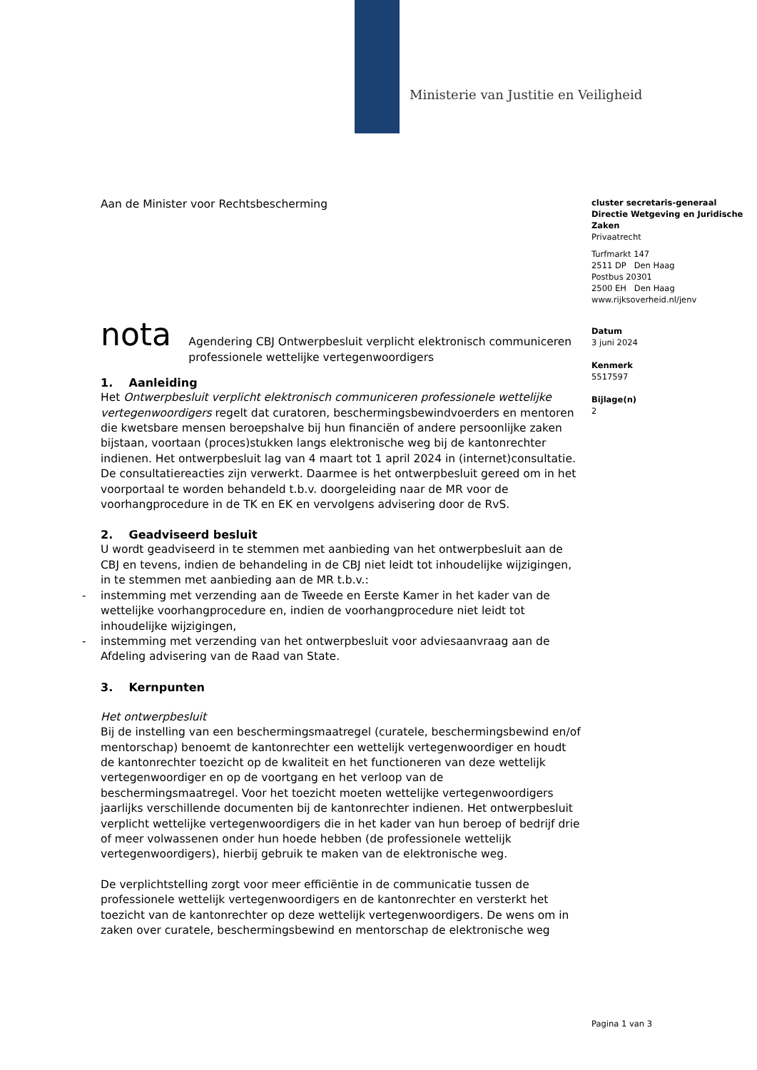Ministerie van Justitie en Veiligheid
Aan de Minister voor Rechtsbescherming
nota
Agendering CBJ Ontwerpbesluit verplicht elektronisch communiceren professionele wettelijke vertegenwoordigers
1. Aanleiding
Het Ontwerpbesluit verplicht elektronisch communiceren professionele wettelijke vertegenwoordigers regelt dat curatoren, beschermingsbewindvoerders en mentoren die kwetsbare mensen beroepshalve bij hun financiën of andere persoonlijke zaken bijstaan, voortaan (proces)stukken langs elektronische weg bij de kantonrechter indienen. Het ontwerpbesluit lag van 4 maart tot 1 april 2024 in (internet)consultatie. De consultatiereacties zijn verwerkt. Daarmee is het ontwerpbesluit gereed om in het voorportaal te worden behandeld t.b.v. doorgeleiding naar de MR voor de voorhangprocedure in de TK en EK en vervolgens advisering door de RvS.
2. Geadviseerd besluit
U wordt geadviseerd in te stemmen met aanbieding van het ontwerpbesluit aan de CBJ en tevens, indien de behandeling in de CBJ niet leidt tot inhoudelijke wijzigingen, in te stemmen met aanbieding aan de MR t.b.v.:
- instemming met verzending aan de Tweede en Eerste Kamer in het kader van de wettelijke voorhangprocedure en, indien de voorhangprocedure niet leidt tot inhoudelijke wijzigingen,
- instemming met verzending van het ontwerpbesluit voor adviesaanvraag aan de Afdeling advisering van de Raad van State.
3. Kernpunten
Het ontwerpbesluit
Bij de instelling van een beschermingsmaatregel (curatele, beschermingsbewind en/of mentorschap) benoemt de kantonrechter een wettelijk vertegenwoordiger en houdt de kantonrechter toezicht op de kwaliteit en het functioneren van deze wettelijk vertegenwoordiger en op de voortgang en het verloop van de beschermingsmaatregel. Voor het toezicht moeten wettelijke vertegenwoordigers jaarlijks verschillende documenten bij de kantonrechter indienen. Het ontwerpbesluit verplicht wettelijke vertegenwoordigers die in het kader van hun beroep of bedrijf drie of meer volwassenen onder hun hoede hebben (de professionele wettelijk vertegenwoordigers), hierbij gebruik te maken van de elektronische weg.
De verplichtstelling zorgt voor meer efficiëntie in de communicatie tussen de professionele wettelijk vertegenwoordigers en de kantonrechter en versterkt het toezicht van de kantonrechter op deze wettelijk vertegenwoordigers. De wens om in zaken over curatele, beschermingsbewind en mentorschap de elektronische weg
cluster secretaris-generaal
Directie Wetgeving en Juridische Zaken
Privaatrecht
Turfmarkt 147
2511 DP Den Haag
Postbus 20301
2500 EH Den Haag
www.rijksoverheid.nl/jenv
Datum
3 juni 2024
Kenmerk
5517597
Bijlage(n)
2
Pagina 1 van 3